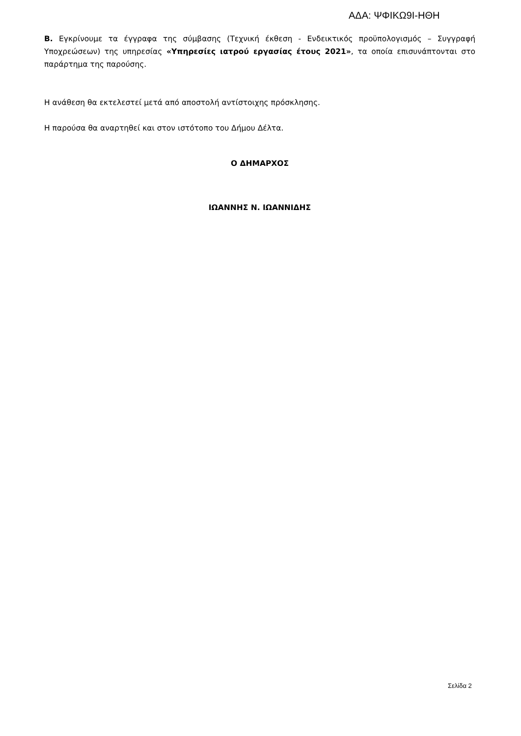ΑΔΑ: ΨΦΙΚΩ9Ι-ΗΘΗ
Β. Εγκρίνουμε τα έγγραφα της σύμβασης (Τεχνική έκθεση - Ενδεικτικός προϋπολογισμός – Συγγραφή Υποχρεώσεων) της υπηρεσίας «Υπηρεσίες ιατρού εργασίας έτους 2021», τα οποία επισυνάπτονται στο παράρτημα της παρούσης.
Η ανάθεση θα εκτελεστεί μετά από αποστολή αντίστοιχης πρόσκλησης.
Η παρούσα θα αναρτηθεί και στον ιστότοπο του Δήμου Δέλτα.
Ο ΔΗΜΑΡΧΟΣ
ΙΩΑΝΝΗΣ Ν. ΙΩΑΝΝΙΔΗΣ
Σελίδα 2